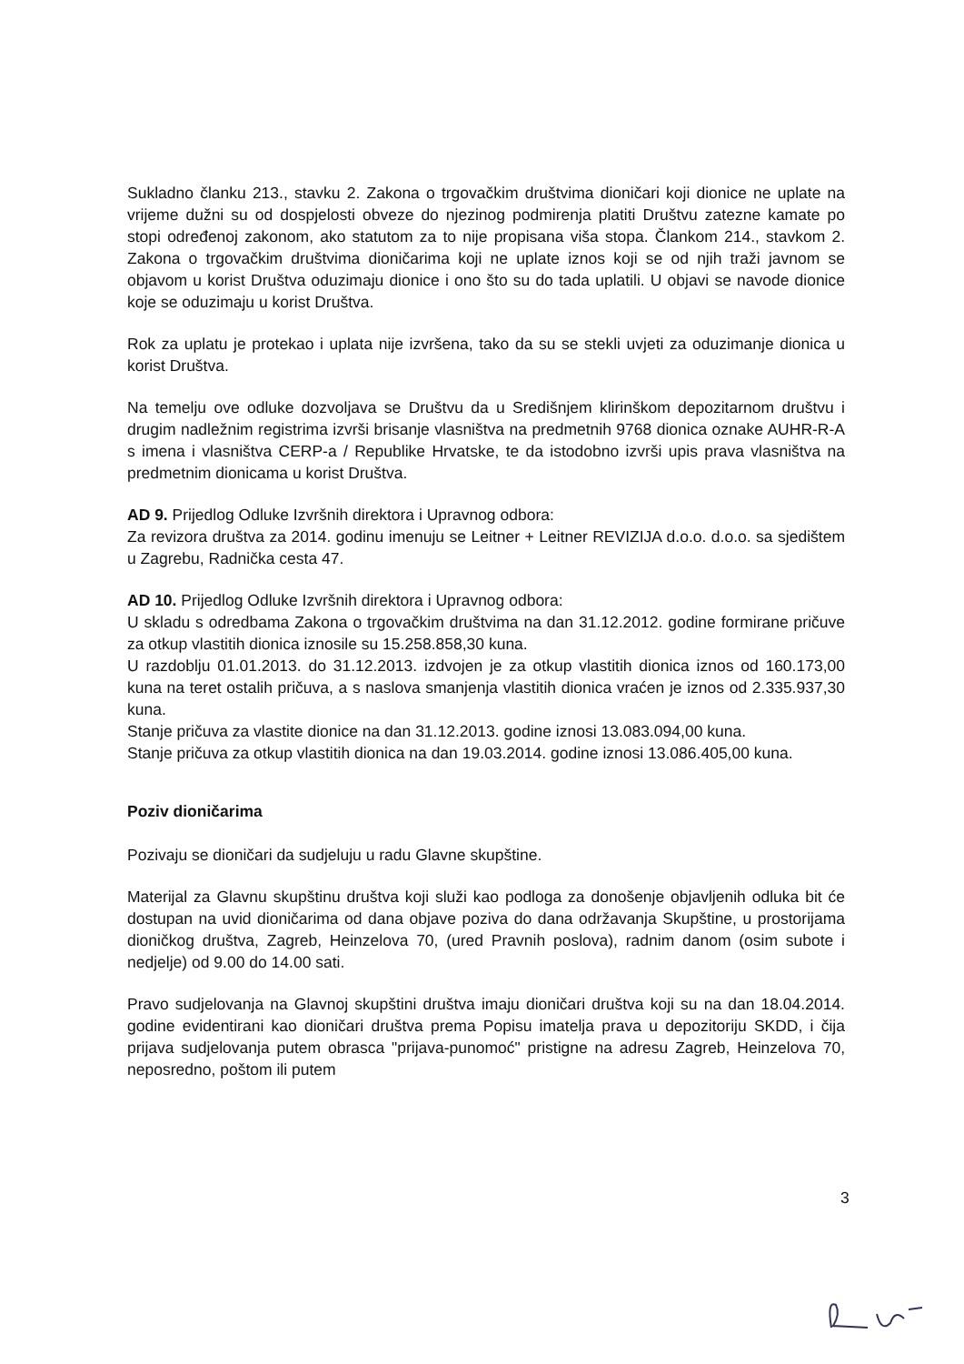Sukladno članku 213., stavku 2. Zakona o trgovačkim društvima dioničari koji dionice ne uplate na vrijeme dužni su od dospjelosti obveze do njezinog podmirenja platiti Društvu zatezne kamate po stopi određenoj zakonom, ako statutom za to nije propisana viša stopa. Člankom 214., stavkom 2. Zakona o trgovačkim društvima dioničarima koji ne uplate iznos koji se od njih traži javnom se objavom u korist Društva oduzimaju dionice i ono što su do tada uplatili. U objavi se navode dionice koje se oduzimaju u korist Društva.
Rok za uplatu je protekao i uplata nije izvršena, tako da su se stekli uvjeti za oduzimanje dionica u korist Društva.
Na temelju ove odluke dozvoljava se Društvu da u Središnjem klirinškom depozitarnom društvu i drugim nadležnim registrima izvrši brisanje vlasništva na predmetnih 9768 dionica oznake AUHR-R-A s imena i vlasništva CERP-a / Republike Hrvatske, te da istodobno izvrši upis prava vlasništva na predmetnim dionicama u korist Društva.
AD 9. Prijedlog Odluke Izvršnih direktora i Upravnog odbora:
Za revizora društva za 2014. godinu imenuju se Leitner + Leitner REVIZIJA d.o.o. d.o.o. sa sjedištem u Zagrebu, Radnička cesta 47.
AD 10. Prijedlog Odluke Izvršnih direktora i Upravnog odbora:
U skladu s odredbama Zakona o trgovačkim društvima na dan 31.12.2012. godine formirane pričuve za otkup vlastitih dionica iznosile su 15.258.858,30 kuna.
U razdoblju 01.01.2013. do 31.12.2013. izdvojen je za otkup vlastitih dionica iznos od 160.173,00 kuna na teret ostalih pričuva, a s naslova smanjenja vlastitih dionica vraćen je iznos od 2.335.937,30 kuna.
Stanje pričuva za vlastite dionice na dan 31.12.2013. godine iznosi 13.083.094,00 kuna.
Stanje pričuva za otkup vlastitih dionica na dan 19.03.2014. godine iznosi 13.086.405,00 kuna.
Poziv dioničarima
Pozivaju se dioničari da sudjeluju u radu Glavne skupštine.
Materijal za Glavnu skupštinu društva koji služi kao podloga za donošenje objavljenih odluka bit će dostupan na uvid dioničarima od dana objave poziva do dana održavanja Skupštine, u prostorijama dioničkog društva, Zagreb, Heinzelova 70, (ured Pravnih poslova), radnim danom (osim subote i nedjelje) od 9.00 do 14.00 sati.
Pravo sudjelovanja na Glavnoj skupštini društva imaju dioničari društva koji su na dan 18.04.2014. godine evidentirani kao dioničari društva prema Popisu imatelja prava u depozitoriju SKDD, i čija prijava sudjelovanja putem obrasca "prijava-punomoć" pristigne na adresu Zagreb, Heinzelova 70, neposredno, poštom ili putem
3